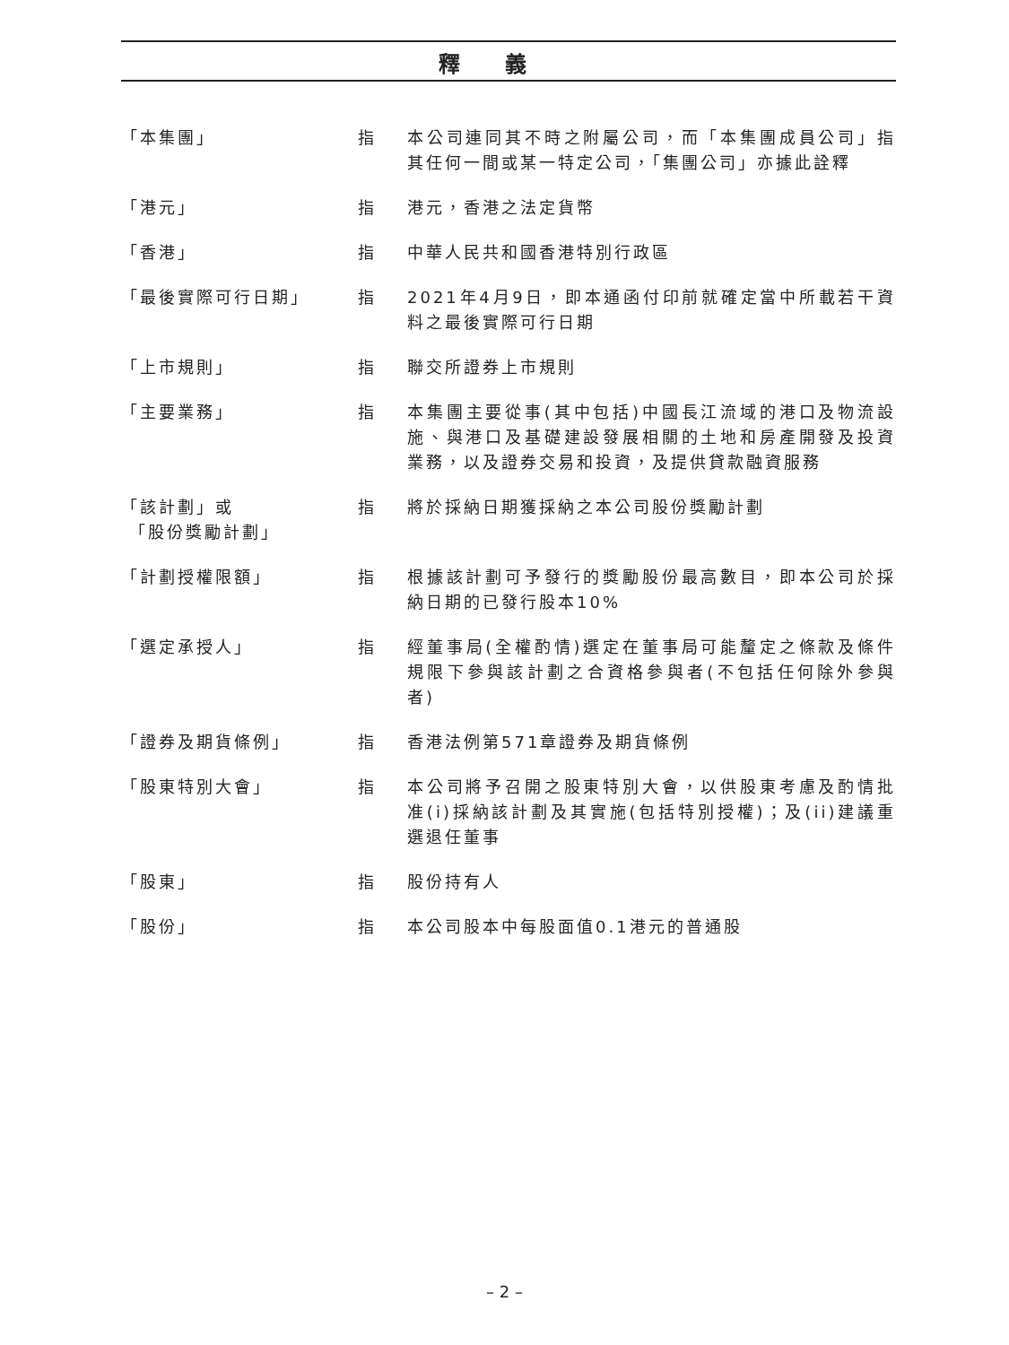釋義
「本集團」 指 本公司連同其不時之附屬公司，而「本集團成員公司」指其任何一間或某一特定公司，「集團公司」亦據此詮釋
「港元」 指 港元，香港之法定貨幣
「香港」 指 中華人民共和國香港特別行政區
「最後實際可行日期」 指 2021年4月9日，即本通函付印前就確定當中所載若干資料之最後實際可行日期
「上市規則」 指 聯交所證券上市規則
「主要業務」 指 本集團主要從事(其中包括)中國長江流域的港口及物流設施、與港口及基礎建設發展相關的土地和房產開發及投資業務，以及證券交易和投資，及提供貸款融資服務
「該計劃」或
「股份獎勵計劃」
指 將於採納日期獲採納之本公司股份獎勵計劃
「計劃授權限額」 指 根據該計劃可予發行的獎勵股份最高數目，即本公司於採納日期的已發行股本10%
「選定承授人」 指 經董事局(全權酌情)選定在董事局可能釐定之條款及條件規限下參與該計劃之合資格參與者(不包括任何除外參與者)
「證券及期貨條例」 指 香港法例第571章證券及期貨條例
「股東特別大會」 指 本公司將予召開之股東特別大會，以供股東考慮及酌情批准(i)採納該計劃及其實施(包括特別授權)；及(ii)建議重選退任董事
「股東」 指 股份持有人
「股份」 指 本公司股本中每股面值0.1港元的普通股
– 2 –